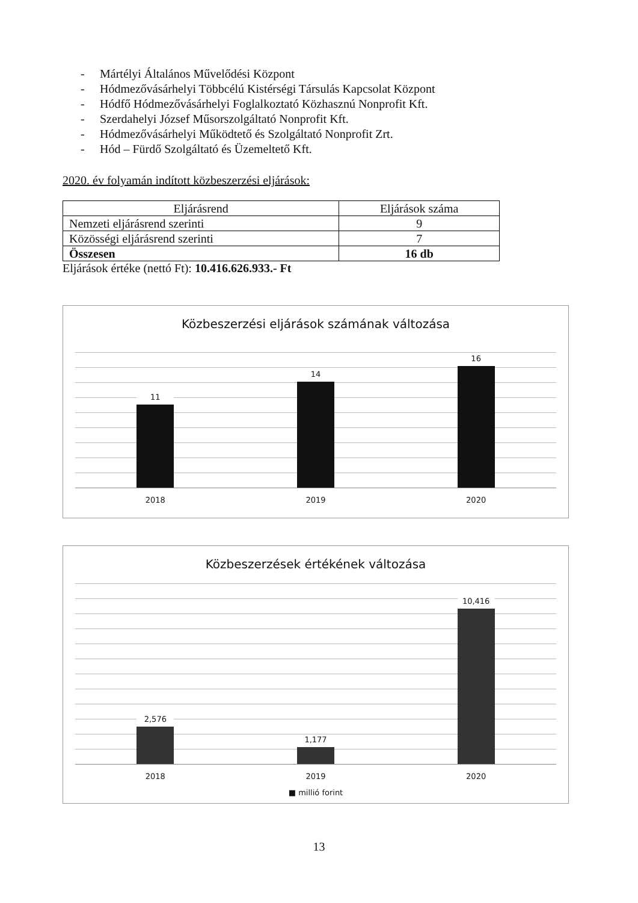- Mártélyi Általános Művelődési Központ
- Hódmezővásárhelyi Többcélú Kistérségi Társulás Kapcsolat Központ
- Hódfő Hódmezővásárhelyi Foglalkoztató Közhasznú Nonprofit Kft.
- Szerdahelyi József Műsorszolgáltató Nonprofit Kft.
- Hódmezővásárhelyi Működtető és Szolgáltató Nonprofit Zrt.
- Hód – Fürdő Szolgáltató és Üzemeltető Kft.
2020. év folyamán indított közbeszerzési eljárások:
| Eljárásrend | Eljárások száma |
| Nemzeti eljárásrend szerinti | 9 |
| Közösségi eljárásrend szerinti | 7 |
| Összesen | 16 db |
Eljárások értéke (nettó Ft): 10.416.626.933.- Ft
Közbeszerzési eljárások számának változása
11
14
16
2018 2019 2020
Közbeszerzések értékének változása
2,576
1,177
10,416
2018 2019 2020
■ millió forint
13